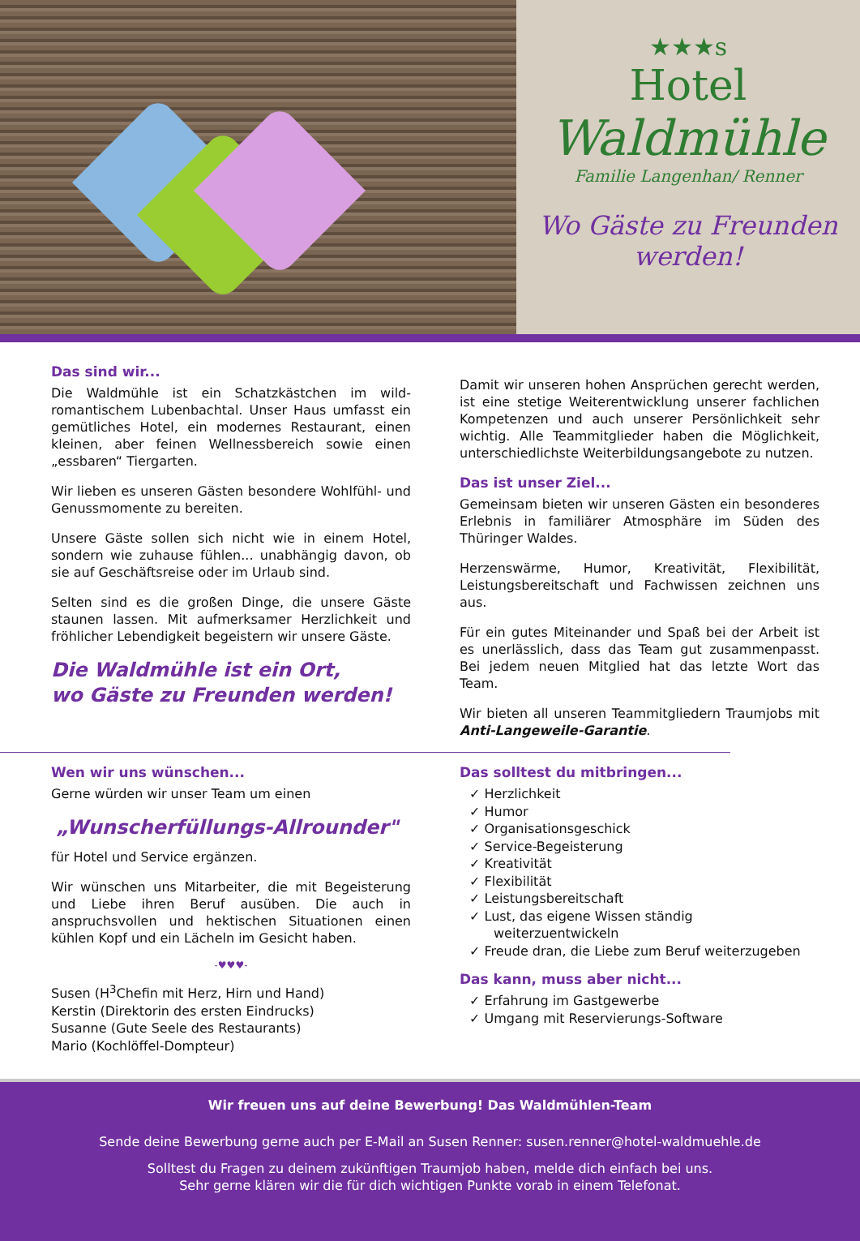★★★s
Hotel
Waldmühle
Familie Langenhan/ Renner
Wo Gäste zu Freunden
werden!
Das sind wir...
Die Waldmühle ist ein Schatzkästchen im wild-romantischem Lubenbachtal. Unser Haus umfasst ein gemütliches Hotel, ein modernes Restaurant, einen kleinen, aber feinen Wellnessbereich sowie einen „essbaren“ Tiergarten.
Wir lieben es unseren Gästen besondere Wohlfühl- und Genussmomente zu bereiten.
Unsere Gäste sollen sich nicht wie in einem Hotel, sondern wie zuhause fühlen... unabhängig davon, ob sie auf Geschäftsreise oder im Urlaub sind.
Selten sind es die großen Dinge, die unsere Gäste staunen lassen. Mit aufmerksamer Herzlichkeit und fröhlicher Lebendigkeit begeistern wir unsere Gäste.
Die Waldmühle ist ein Ort,
wo Gäste zu Freunden werden!
Damit wir unseren hohen Ansprüchen gerecht werden, ist eine stetige Weiterentwicklung unserer fachlichen Kompetenzen und auch unserer Persönlichkeit sehr wichtig. Alle Teammitglieder haben die Möglichkeit, unterschiedlichste Weiterbildungsangebote zu nutzen.
Das ist unser Ziel...
Gemeinsam bieten wir unseren Gästen ein besonderes Erlebnis in familiärer Atmosphäre im Süden des Thüringer Waldes.
Herzenswärme, Humor, Kreativität, Flexibilität, Leistungsbereitschaft und Fachwissen zeichnen uns aus.
Für ein gutes Miteinander und Spaß bei der Arbeit ist es unerlässlich, dass das Team gut zusammenpasst. Bei jedem neuen Mitglied hat das letzte Wort das Team.
Wir bieten all unseren Teammitgliedern Traumjobs mit Anti-Langeweile-Garantie.
Wen wir uns wünschen...
Gerne würden wir unser Team um einen
„Wunscherfüllungs-Allrounder"
für Hotel und Service ergänzen.
Wir wünschen uns Mitarbeiter, die mit Begeisterung und Liebe ihren Beruf ausüben. Die auch in anspruchsvollen und hektischen Situationen einen kühlen Kopf und ein Lächeln im Gesicht haben.
-♥♥♥-
Susen (H<sup>3</sup>Chefin mit Herz, Hirn und Hand)
Kerstin (Direktorin des ersten Eindrucks)
Susanne (Gute Seele des Restaurants)
Mario (Kochlöffel-Dompteur)
Das solltest du mitbringen...
✓ Herzlichkeit
✓ Humor
✓ Organisationsgeschick
✓ Service-Begeisterung
✓ Kreativität
✓ Flexibilität
✓ Leistungsbereitschaft
✓ Lust, das eigene Wissen ständig weiterzuentwickeln
✓ Freude dran, die Liebe zum Beruf weiterzugeben
Das kann, muss aber nicht...
✓ Erfahrung im Gastgewerbe
✓ Umgang mit Reservierungs-Software
Wir freuen uns auf deine Bewerbung! Das Waldmühlen-Team
Sende deine Bewerbung gerne auch per E-Mail an Susen Renner: susen.renner@hotel-waldmuehle.de
Solltest du Fragen zu deinem zukünftigen Traumjob haben, melde dich einfach bei uns.
Sehr gerne klären wir die für dich wichtigen Punkte vorab in einem Telefonat.